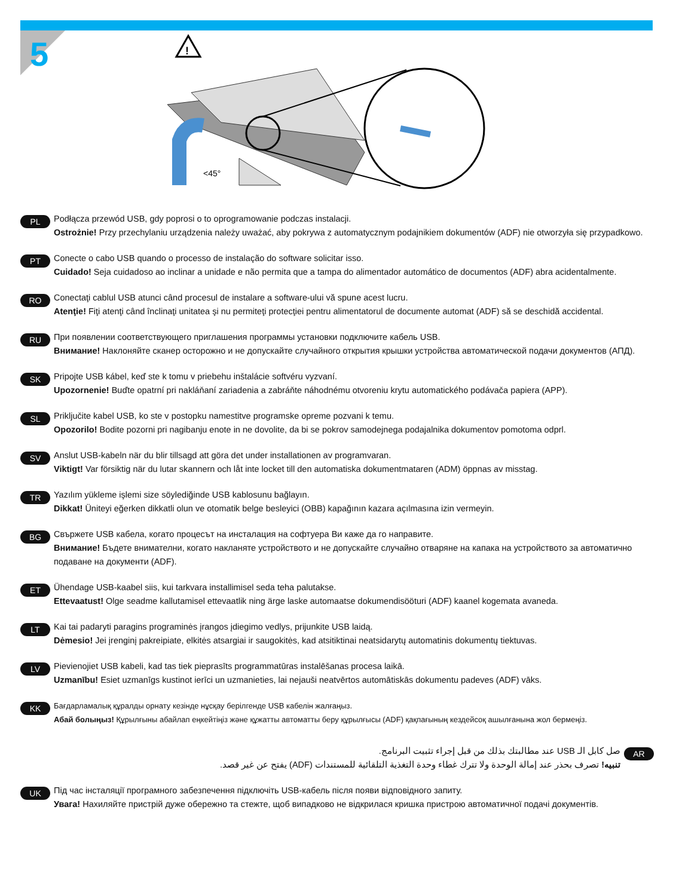5
<45°
!
PL
Podłącza przewód USB, gdy poprosi o to oprogramowanie podczas instalacji.
Ostrożnie! Przy przechylaniu urządzenia należy uważać, aby pokrywa z automatycznym podajnikiem dokumentów (ADF) nie otworzyła się przypadkowo.
PT
Conecte o cabo USB quando o processo de instalação do software solicitar isso.
Cuidado! Seja cuidadoso ao inclinar a unidade e não permita que a tampa do alimentador automático de documentos (ADF) abra acidentalmente.
RO
Conectaţi cablul USB atunci când procesul de instalare a software-ului vă spune acest lucru.
Atenţie! Fiţi atenţi când înclinaţi unitatea şi nu permiteţi protecţiei pentru alimentatorul de documente automat (ADF) să se deschidă accidental.
RU
При появлении соответствующего приглашения программы установки подключите кабель USB.
Внимание! Наклоняйте сканер осторожно и не допускайте случайного открытия крышки устройства автоматической подачи документов (АПД).
SK
Pripojte USB kábel, keď ste k tomu v priebehu inštalácie softvéru vyzvaní.
Upozornenie! Buďte opatrní pri nakláňaní zariadenia a zabráňte náhodnému otvoreniu krytu automatického podávača papiera (APP).
SL
Priključite kabel USB, ko ste v postopku namestitve programske opreme pozvani k temu.
Opozorilo! Bodite pozorni pri nagibanju enote in ne dovolite, da bi se pokrov samodejnega podajalnika dokumentov pomotoma odprl.
SV
Anslut USB-kabeln när du blir tillsagd att göra det under installationen av programvaran.
Viktigt! Var försiktig när du lutar skannern och låt inte locket till den automatiska dokumentmataren (ADM) öppnas av misstag.
TR
Yazılım yükleme işlemi size söylediğinde USB kablosunu bağlayın.
Dikkat! Üniteyi eğerken dikkatli olun ve otomatik belge besleyici (OBB) kapağının kazara açılmasına izin vermeyin.
BG
Свържете USB кабела, когато процесът на инсталация на софтуера Ви каже да го направите.
Внимание! Бъдете внимателни, когато накланяте устройството и не допускайте случайно отваряне на капака на устройството за автоматично подаване на документи (ADF).
ET
Ühendage USB-kaabel siis, kui tarkvara installimisel seda teha palutakse.
Ettevaatust! Olge seadme kallutamisel ettevaatlik ning ärge laske automaatse dokumendisööturi (ADF) kaanel kogemata avaneda.
LT
Kai tai padaryti paragins programinės įrangos įdiegimo vedlys, prijunkite USB laidą.
Dėmesio! Jei įrenginį pakreipiate, elkitės atsargiai ir saugokitės, kad atsitiktinai neatsidarytų automatinis dokumentų tiektuvas.
LV
Pievienojiet USB kabeli, kad tas tiek pieprasīts programmatūras instalēšanas procesa laikā.
Uzmanību! Esiet uzmanīgs kustinot ierīci un uzmanieties, lai nejauši neatvērtos automātiskās dokumentu padeves (ADF) vāks.
KK
Бағдарламалық құралды орнату кезінде нұсқау берілгенде USB кабелін жалғаңыз.
Абай болыңыз! Құрылғыны абайлап еңкейтіңіз және құжатты автоматты беру құрылғысы (ADF) қақпағының кездейсоқ ашылғанына жол бермеңіз.
AR
صل كابل الـ USB عند مطالبتك بذلك من قبل إجراء تثبيت البرنامج.
تنبيه! تصرف بحذر عند إمالة الوحدة ولا تترك غطاء وحدة التغذية التلقائية للمستندات (ADF) يفتح عن غير قصد.
UK
Під час інсталяції програмного забезпечення підключіть USB-кабель після появи відповідного запиту.
Увага! Нахиляйте пристрій дуже обережно та стежте, щоб випадково не відкрилася кришка пристрою автоматичної подачі документів.